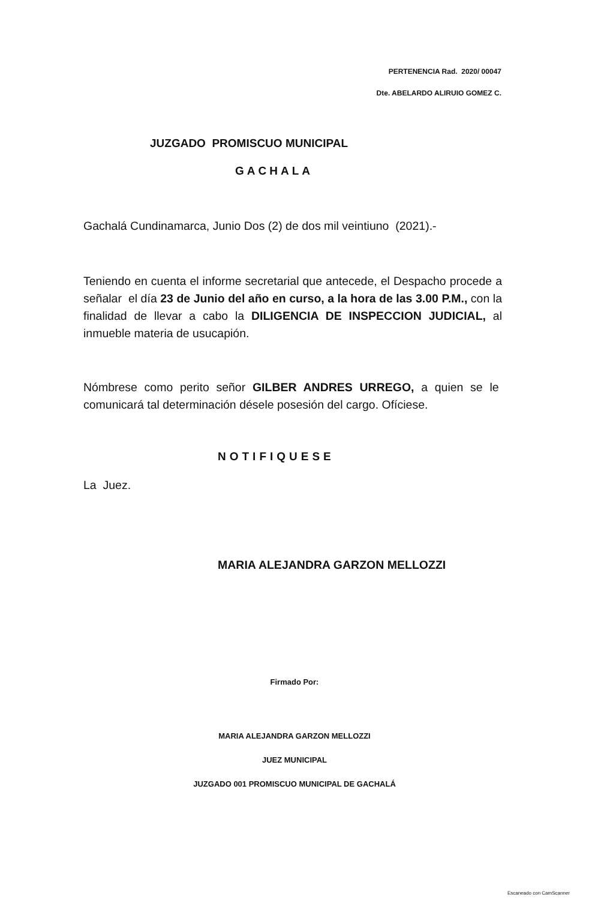PERTENENCIA Rad. 2020/ 00047
Dte. ABELARDO ALIRUIO GOMEZ C.
JUZGADO PROMISCUO MUNICIPAL
GACHALA
Gachalá Cundinamarca, Junio Dos (2) de dos mil veintiuno (2021).-
Teniendo en cuenta el informe secretarial que antecede, el Despacho procede a señalar el día 23 de Junio del año en curso, a la hora de las 3.00 P.M., con la finalidad de llevar a cabo la DILIGENCIA DE INSPECCION JUDICIAL, al inmueble materia de usucapión.
Nómbrese como perito señor GILBER ANDRES URREGO, a quien se le comunicará tal determinación désele posesión del cargo. Ofíciese.
NOTIFIQUESE
La Juez.
MARIA ALEJANDRA GARZON MELLOZZI
Firmado Por:
MARIA ALEJANDRA GARZON MELLOZZI
JUEZ MUNICIPAL
JUZGADO 001 PROMISCUO MUNICIPAL DE GACHALÁ
Escaneado con CamScanner